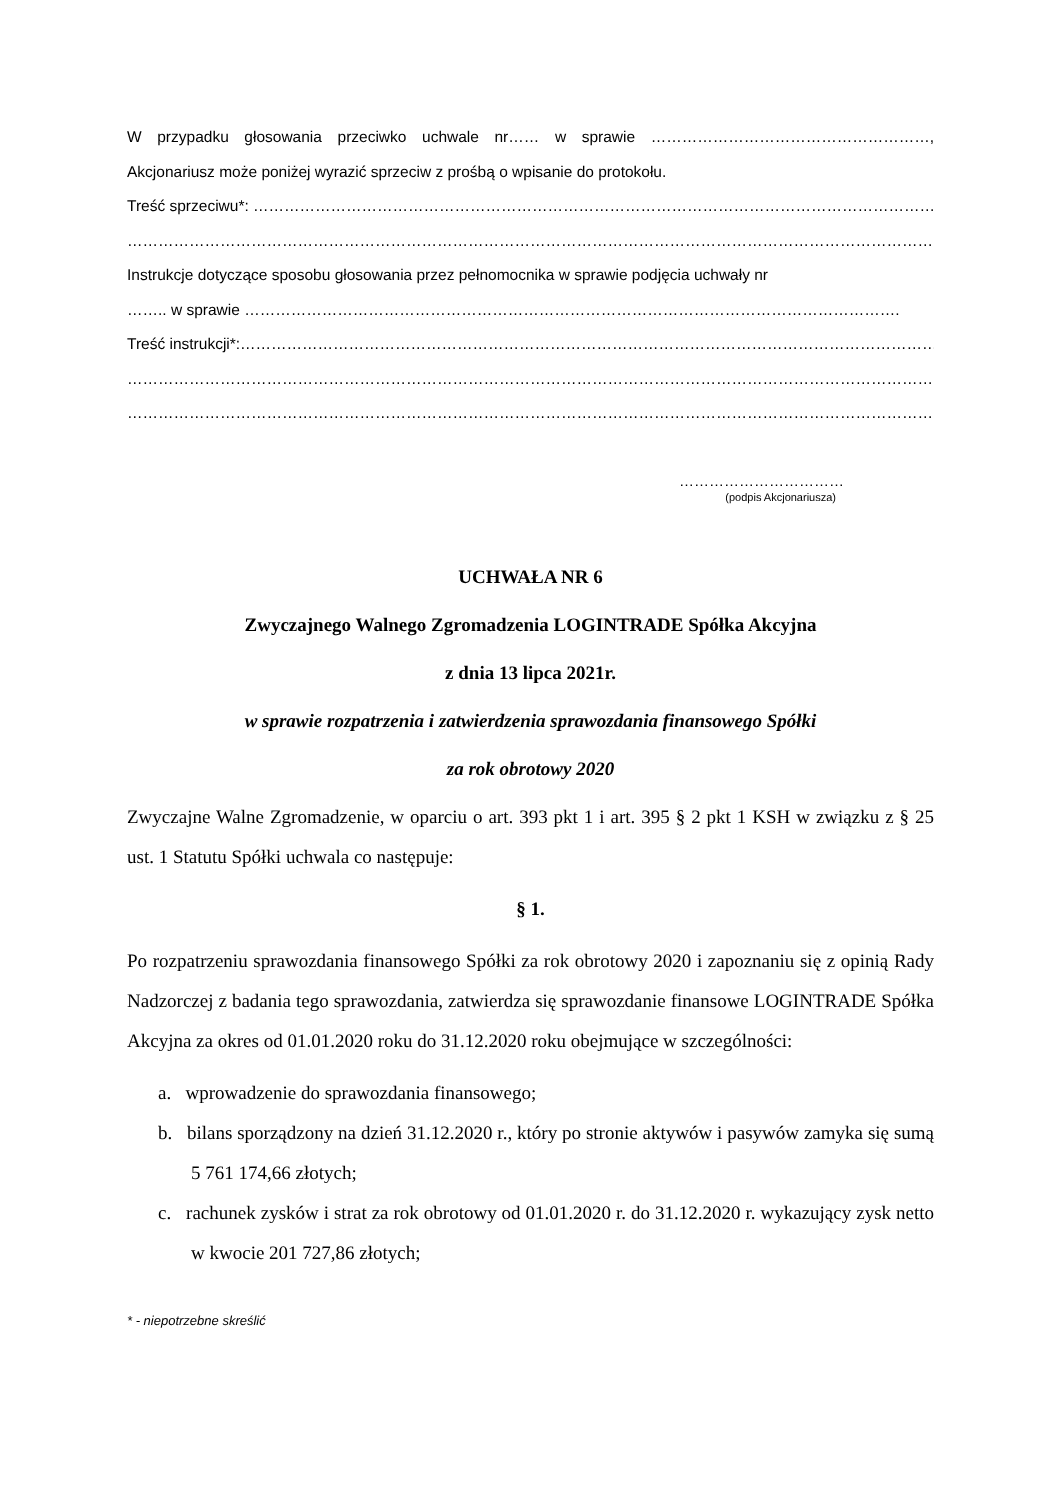W przypadku głosowania przeciwko uchwale nr…… w sprawie ………………………………………………,
Akcjonariusz może poniżej wyrazić sprzeciw z prośbą o wpisanie do protokołu.
Treść sprzeciwu*: …………………………………………………………………………………………………………………………
…………………………………………………………………………………………………………………………………………
Instrukcje dotyczące sposobu głosowania przez pełnomocnika w sprawie podjęcia uchwały nr
…….. w sprawie ……………………………………………………………………………………………………………….
Treść instrukcji*:………………………………………………………………………………………………………………………
…………………………………………………………………………………………………………………………………………
…………………………………………………………………………………………………………………………………………
……………………………
(podpis Akcjonariusza)
UCHWAŁA NR 6
Zwyczajnego Walnego Zgromadzenia LOGINTRADE Spółka Akcyjna
z dnia 13 lipca 2021r.
w sprawie rozpatrzenia i zatwierdzenia sprawozdania finansowego Spółki
za rok obrotowy 2020
Zwyczajne Walne Zgromadzenie, w oparciu o art. 393 pkt 1 i art. 395 § 2 pkt 1 KSH w związku z § 25 ust. 1 Statutu Spółki uchwala co następuje:
§ 1.
Po rozpatrzeniu sprawozdania finansowego Spółki za rok obrotowy 2020 i zapoznaniu się z opinią Rady Nadzorczej z badania tego sprawozdania, zatwierdza się sprawozdanie finansowe LOGINTRADE Spółka Akcyjna za okres od 01.01.2020 roku do 31.12.2020 roku obejmujące w szczególności:
a. wprowadzenie do sprawozdania finansowego;
b. bilans sporządzony na dzień 31.12.2020 r., który po stronie aktywów i pasywów zamyka się sumą 5 761 174,66 złotych;
c. rachunek zysków i strat za rok obrotowy od 01.01.2020 r. do 31.12.2020 r. wykazujący zysk netto w kwocie 201 727,86 złotych;
* - niepotrzebne skreślić